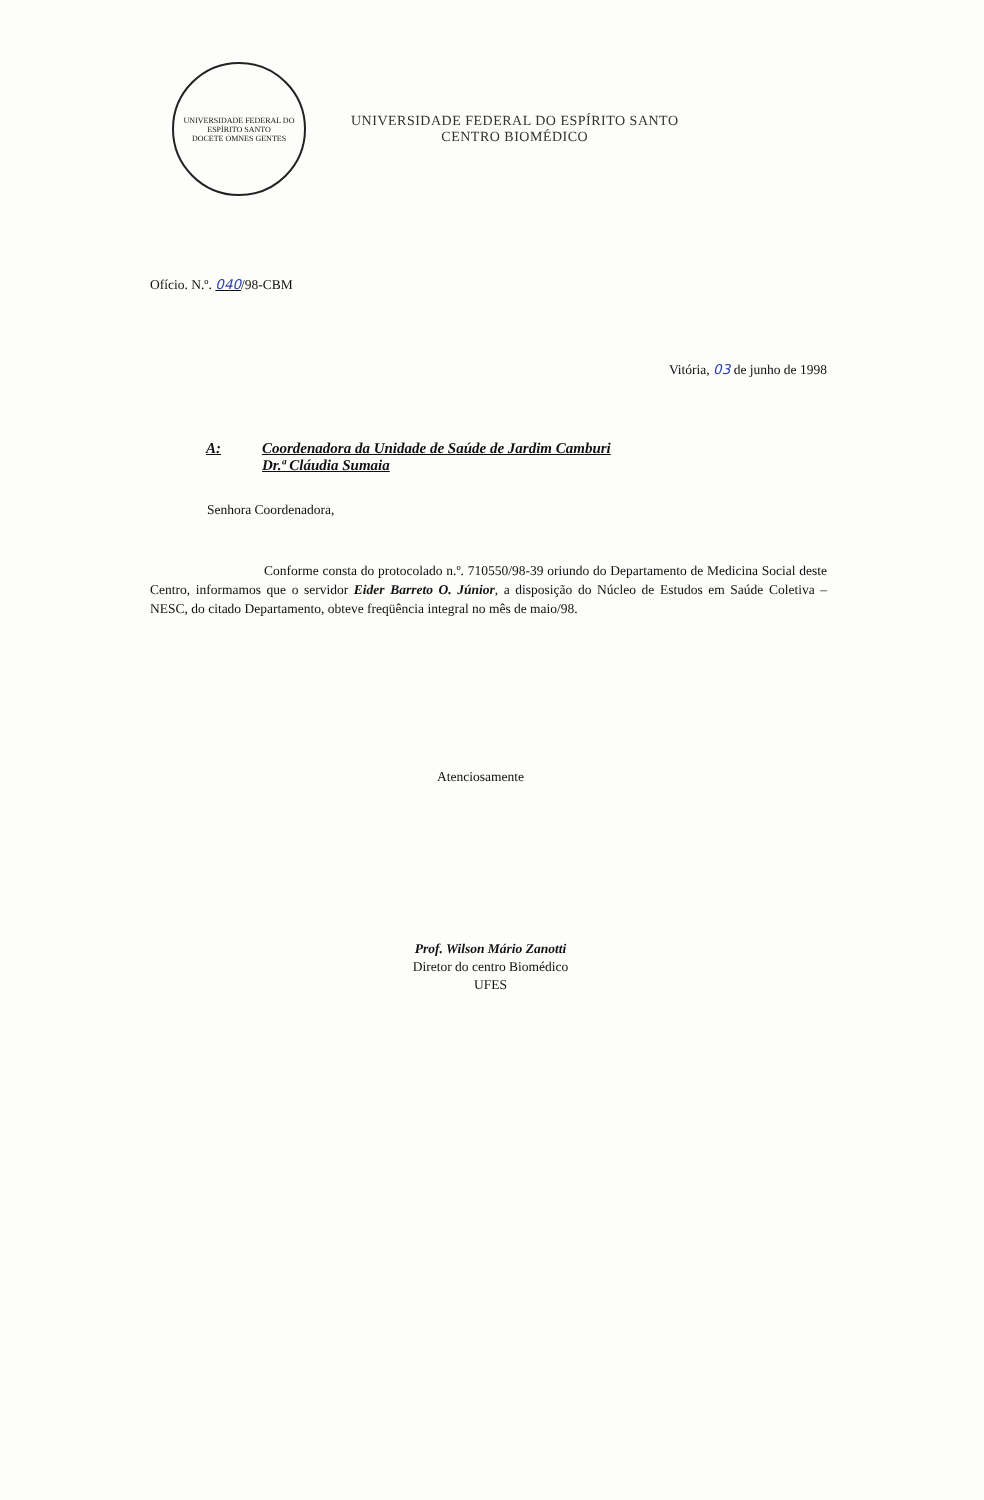UNIVERSIDADE FEDERAL DO ESPÍRITO SANTO
DOCETE OMNES GENTES
UNIVERSIDADE FEDERAL DO ESPÍRITO SANTO
CENTRO BIOMÉDICO
Ofício. N.º. 040/98-CBM
Vitória, 03 de junho de 1998
A: Coordenadora da Unidade de Saúde de Jardim Camburi
Dr.ª Cláudia Sumaia
Senhora Coordenadora,
Conforme consta do protocolado n.º. 710550/98-39 oriundo do Departamento de Medicina Social deste Centro, informamos que o servidor Eider Barreto O. Júnior, a disposição do Núcleo de Estudos em Saúde Coletiva – NESC, do citado Departamento, obteve freqüência integral no mês de maio/98.
Atenciosamente
Prof. Wilson Mário Zanotti
Diretor do centro Biomédico
UFES